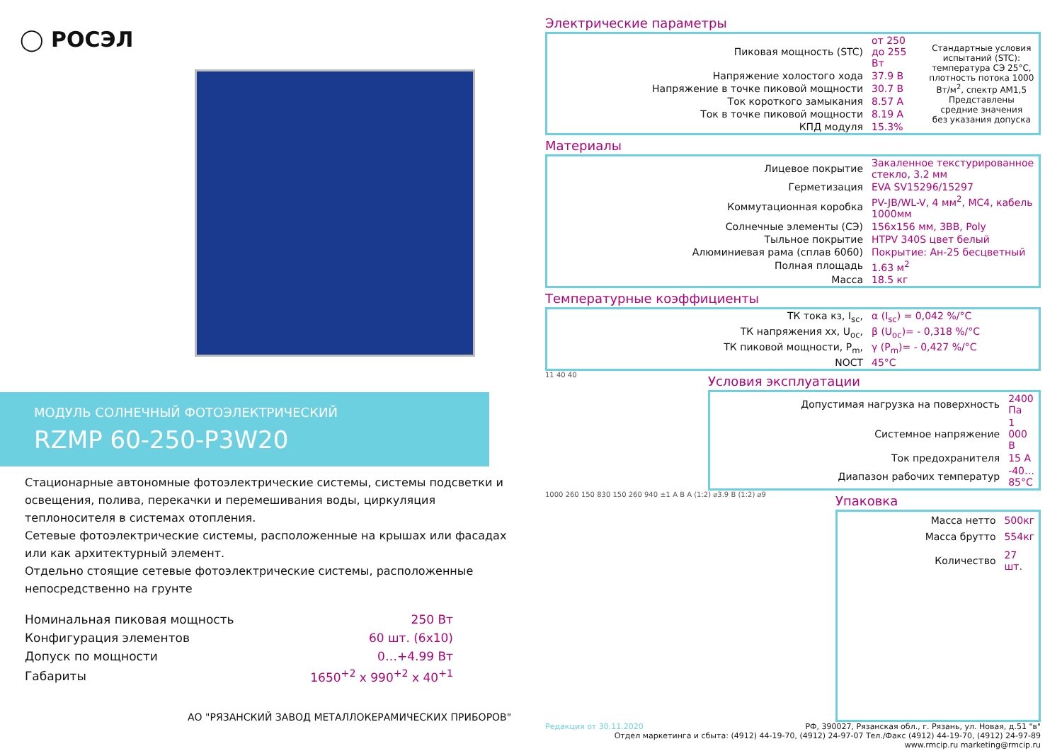◯ РОСЭЛ
МОДУЛЬ СОЛНЕЧНЫЙ ФОТОЭЛЕКТРИЧЕСКИЙ
RZMP 60-250-P3W20
Стационарные автономные фотоэлектрические системы, системы подсветки и освещения, полива, перекачки и перемешивания воды, циркуляция теплоносителя в системах отопления.
Сетевые фотоэлектрические системы, расположенные на крышах или фасадах или как архитектурный элемент.
Отдельно стоящие сетевые фотоэлектрические системы, расположенные непосредственно на грунте
| Номинальная пиковая мощность | 250 Вт |
| Конфигурация элементов | 60 шт. (6х10) |
| Допуск по мощности | 0…+4.99 Вт |
| Габариты | 1650<sup>+2</sup> х 990<sup>+2</sup> х 40<sup>+1</sup> |
АО "РЯЗАНСКИЙ ЗАВОД МЕТАЛЛОКЕРАМИЧЕСКИХ ПРИБОРОВ"
Электрические параметры
| Пиковая мощность (STC) | от 250 до 255 Вт | Стандартные условия испытаний (STC): температура СЭ 25°С, плотность потока 1000 Вт/м<sup>2</sup>, спектр АМ1,5 Представлены средние значения без указания допуска |
| Напряжение холостого хода | 37.9 В | |
| Напряжение в точке пиковой мощности | 30.7 В | |
| Ток короткого замыкания | 8.57 А | |
| Ток в точке пиковой мощности | 8.19 А | |
| КПД модуля | 15.3% | |
Материалы
| Лицевое покрытие | Закаленное текстурированное стекло, 3.2 мм |
| Герметизация | EVA SV15296/15297 |
| Коммутационная коробка | PV-JB/WL-V, 4 мм<sup>2</sup>, МС4, кабель 1000мм |
| Солнечные элементы (СЭ) | 156х156 мм, 3ВВ, Poly |
| Тыльное покрытие | HTPV 340S цвет белый |
| Алюминиевая рама (сплав 6060) | Покрытие: Ан-25 бесцветный |
| Полная площадь | 1.63 м<sup>2</sup> |
| Масса | 18.5 кг |
Температурные коэффициенты
| ТК тока кз, I<sub>sc</sub>, | α (I<sub>sc</sub>) = 0,042 %/°С |
| ТК напряжения хх, U<sub>oc</sub>, | β (U<sub>oc</sub>)= - 0,318 %/°С |
| ТК пиковой мощности, P<sub>m</sub>, | γ (P<sub>m</sub>)= - 0,427 %/°С |
| NOCT | 45°С |
11 40 40
Условия эксплуатации
| Допустимая нагрузка на поверхность | 2400 Па |
| Системное напряжение | 1 000 В |
| Ток предохранителя | 15 А |
| Диапазон рабочих температур | -40…85°С |
1000 260 150 830 150 260 940 ±1 A B A (1:2) ⌀3.9 B (1:2) ⌀9
Упаковка
| Масса нетто | 500кг |
| Масса брутто | 554кг |
| Количество | 27 шт. |
Редакция от 30.11.2020 РФ, 390027, Рязанская обл., г. Рязань, ул. Новая, д.51 "в"
Отдел маркетинга и сбыта: (4912) 44-19-70, (4912) 24-97-07 Тел./Факс (4912) 44-19-70, (4912) 24-97-89
www.rmcip.ru marketing@rmcip.ru